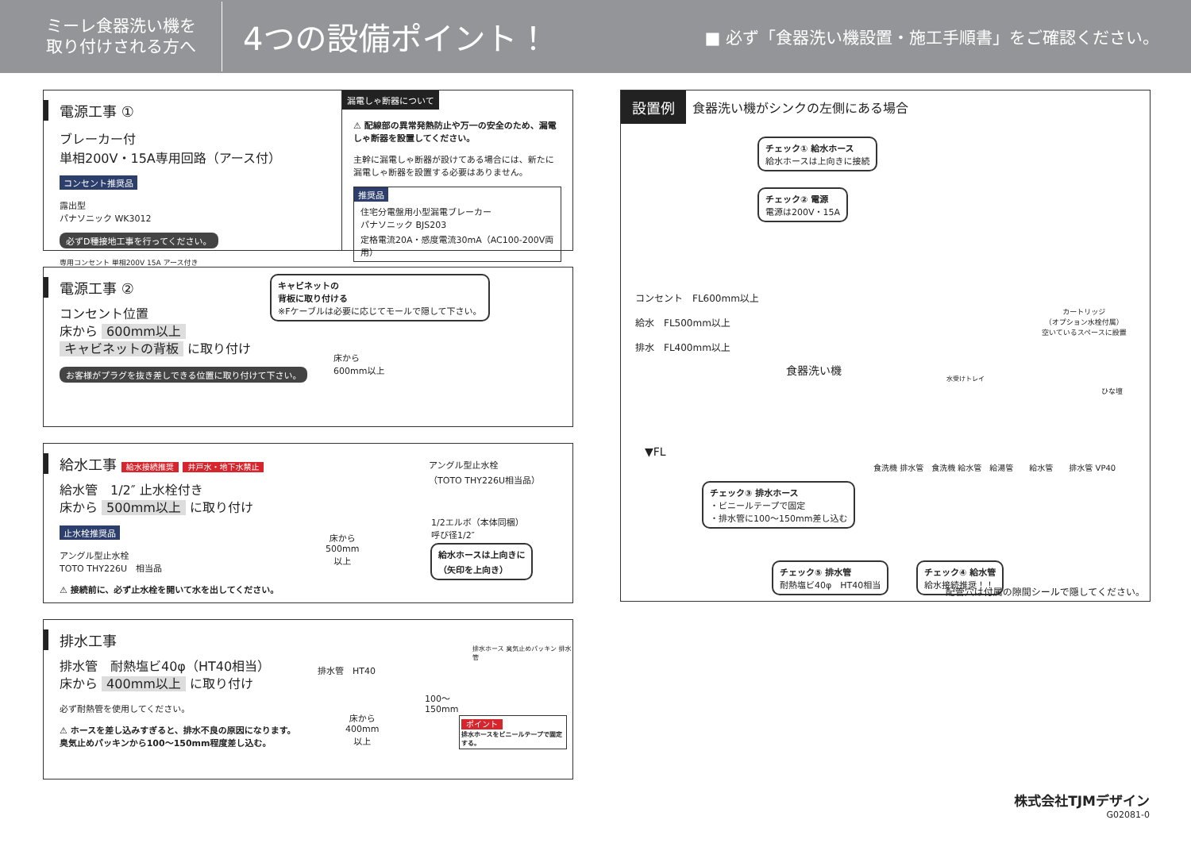ミーレ食器洗い機を
取り付けされる方へ
4つの設備ポイント！
■ 必ず「食器洗い機設置・施工手順書」をご確認ください。
電源工事 ①
ブレーカー付
単相200V・15A専用回路（アース付）
コンセント推奨品
露出型
パナソニック WK3012
必ずD種接地工事を行ってください。
専用コンセント 単相200V 15A アース付き
漏電しゃ断器について
⚠ 配線部の異常発熱防止や万一の安全のため、漏電しゃ断器を設置してください。
主幹に漏電しゃ断器が設けてある場合には、新たに漏電しゃ断器を設置する必要はありません。
推奨品
住宅分電盤用小型漏電ブレーカー
パナソニック BJS203
定格電流20A・感度電流30mA（AC100-200V両用）
電源工事 ②
コンセント位置
床から 600mm以上
キャビネットの背板 に取り付け
キャビネットの
背板に取り付ける
※Fケーブルは必要に応じてモールで隠して下さい。
床から
600mm以上
お客様がプラグを抜き差しできる位置に取り付けて下さい。
給水工事 給水接続推奨 井戸水・地下水禁止
給水管　1/2″ 止水栓付き
床から 500mm以上 に取り付け
止水栓推奨品
アングル型止水栓
TOTO THY226U　相当品
⚠ 接続前に、必ず止水栓を開いて水を出してください。
アングル型止水栓
（TOTO THY226U相当品）
1/2エルボ（本体同梱）
呼び径1/2″
床から
500mm
以上
給水ホースは上向きに
（矢印を上向き）
排水工事
排水管　耐熱塩ビ40φ（HT40相当）
床から 400mm以上 に取り付け
必ず耐熱管を使用してください。
⚠ ホースを差し込みすぎると、排水不良の原因になります。
臭気止めパッキンから100〜150mm程度差し込む。
排水管　HT40
100〜
150mm
床から
400mm
以上
排水ホース 臭気止めパッキン 排水管
ポイント
排水ホースをビニールテープで固定する。
設置例 食器洗い機がシンクの左側にある場合
チェック① 給水ホース
給水ホースは上向きに接続
チェック② 電源
電源は200V・15A
コンセント　FL600mm以上
給水　FL500mm以上
排水　FL400mm以上
食器洗い機
カートリッジ
（オプション水栓付属）
空いているスペースに設置
水受けトレイ
ひな壇
▼FL
食洗機 排水管　食洗機 給水管　給湯管　　給水管　　排水管 VP40
チェック③ 排水ホース
・ビニールテープで固定
・排水管に100〜150mm差し込む
チェック⑤ 排水管
耐熱塩ビ40φ　HT40相当
チェック④ 給水管
給水接続推奨！！
配管穴は付属の隙間シールで隠してください。
株式会社TJMデザイン
G02081-0